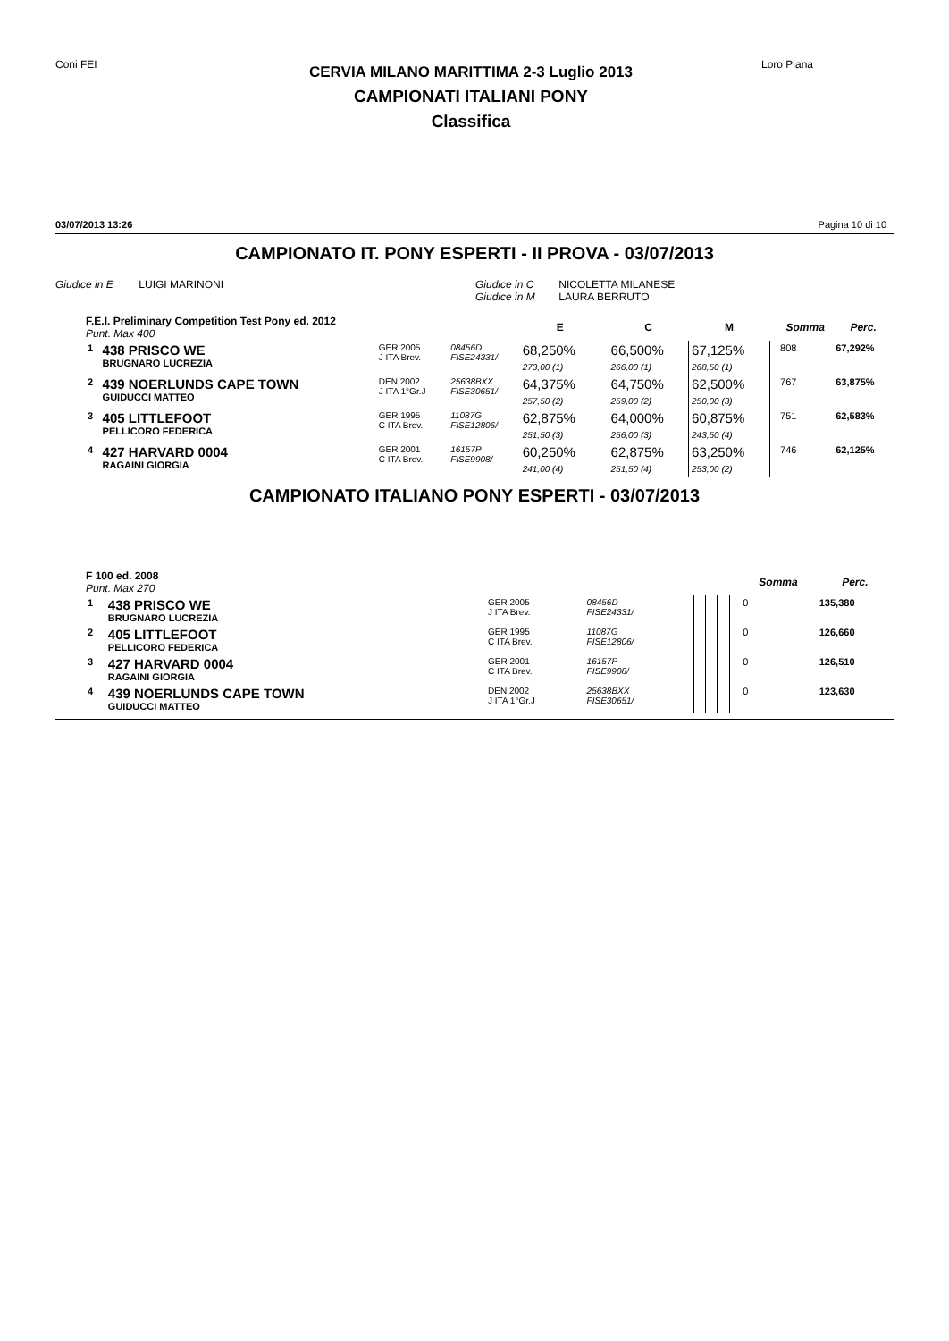Coni FEI
CERVIA MILANO MARITTIMA 2-3 Luglio 2013
CAMPIONATI ITALIANI PONY
Classifica
Loro Piana
03/07/2013 13:26 Pagina 10 di 10
CAMPIONATO IT. PONY ESPERTI - II PROVA - 03/07/2013
Giudice in E LUIGI MARINONI Giudice in C NICOLETTA MILANESE
Giudice in M LAURA BERRUTO
| F.E.I. Preliminary Competition Test Pony ed. 2012 Punt. Max 400 | | | | E | | C | M | | Somma | Perc. |
| --- | --- | --- | --- | --- | --- | --- | --- | --- | --- | --- |
| 1 | 438 PRISCO WE BRUGNARO LUCREZIA | GER 2005 J ITA Brev. | 08456D FISE24331/ | 68,250% 273,00 (1) | | 66,500% 266,00 (1) | 67,125% 268,50 (1) | | 808 | 67,292% |
| 2 | 439 NOERLUNDS CAPE TOWN GUIDUCCI MATTEO | DEN 2002 J ITA 1°Gr.J | 25638BXX FISE30651/ | 64,375% 257,50 (2) | | 64,750% 259,00 (2) | 62,500% 250,00 (3) | | 767 | 63,875% |
| 3 | 405 LITTLEFOOT PELLICORO FEDERICA | GER 1995 C ITA Brev. | 11087G FISE12806/ | 62,875% 251,50 (3) | | 64,000% 256,00 (3) | 60,875% 243,50 (4) | | 751 | 62,583% |
| 4 | 427 HARVARD 0004 RAGAINI GIORGIA | GER 2001 C ITA Brev. | 16157P FISE9908/ | 60,250% 241,00 (4) | | 62,875% 251,50 (4) | 63,250% 253,00 (2) | | 746 | 62,125% |
CAMPIONATO ITALIANO PONY ESPERTI - 03/07/2013
| F 100 ed. 2008 Punt. Max 270 | | | | | | | | | Somma | Perc. |
| --- | --- | --- | --- | --- | --- | --- | --- | --- | --- | --- |
| 1 | 438 PRISCO WE BRUGNARO LUCREZIA | GER 2005 J ITA Brev. | 08456D FISE24331/ | | | | | | 0 | 135,380 |
| 2 | 405 LITTLEFOOT PELLICORO FEDERICA | GER 1995 C ITA Brev. | 11087G FISE12806/ | | | | | | 0 | 126,660 |
| 3 | 427 HARVARD 0004 RAGAINI GIORGIA | GER 2001 C ITA Brev. | 16157P FISE9908/ | | | | | | 0 | 126,510 |
| 4 | 439 NOERLUNDS CAPE TOWN GUIDUCCI MATTEO | DEN 2002 J ITA 1°Gr.J | 25638BXX FISE30651/ | | | | | | 0 | 123,630 |